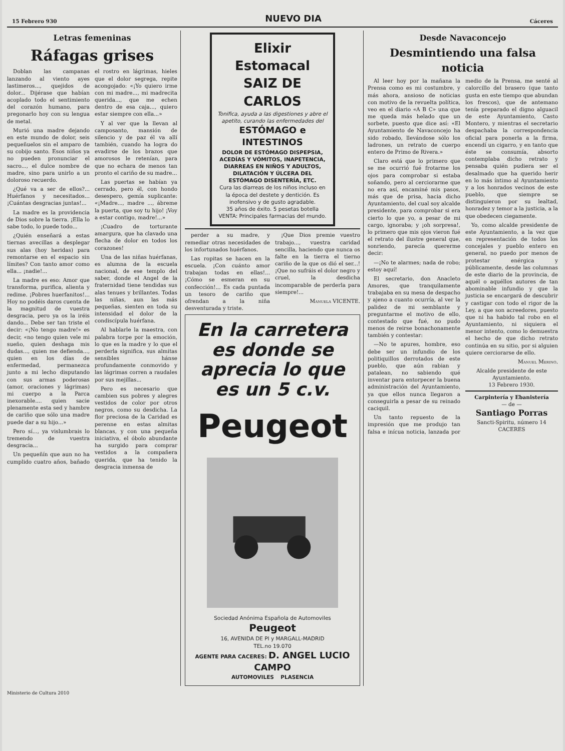15 Febrero 930 NUEVO DIA Cáceres
Letras femeninas
Ráfagas grises
Doblan las campanas lanzando al viento ayes lastimeros..., quejidos de dolor... Dijérase que habían acoplado todo el sentimiento del corazón humano, para pregonarlo hoy con su lengua de metal.
Murió una madre dejando en este mundo de dolor, seis pequeñuelos sin el amparo de su cobijo santo. Esos niños ya no pueden pronunciar el sacro..., el dulce nombre de madre, sino para unirlo a un doloroso recuerdo.
¿Qué va a ser de ellos?... Huérfanos y necesitados... ¡Cuántas desgracias juntas!...
La madre es la providencia de Dios sobre la tierra. ¡Ella lo sabe todo, lo puede todo...
¿Quién enseñará a estas tiernas avecillas a desplegar sus alas (hoy heridas) para remontarse en el espacio sin límites? Con tanto amor como ella... ¡nadie!...
La madre es eso: Amor que transforma, purifica, alienta y redime. ¡Pobres huerfanitos!... Hoy no podéis daros cuenta de la magnitud de vuestra desgracia, pero ya os la iréis dando... Debe ser tan triste el decir: «¡No tengo madre!» es decir, «no tengo quien vele mi sueño, quien deshaga mis dudas..., quien me defienda..., quien en los días de enfermedad, permanezca junto a mi lecho disputando con sus armas poderosas (amor, oraciones y lágrimas) mi cuerpo a la Parca inexorable.... quien sacie plenamente esta sed y hambre de cariño que sólo una madre puede dar a su hijo...»
Pero sí..., ya vislumbrais lo tremendo de vuestra desgracia...
Un pequeñín que aun no ha cumplido cuatro años, bañado el rostro en lágrimas, hieles que el dolor segrega, repite acongojado: «¡Yo quiero irme con mi madre..., mi madrecita querida..., que me echen dentro de esa caja..., quiero estar siempre con ella...»
Y al ver que la llevan al camposanto, mansión de silencio y de paz él va allí también, cuando ha logra do evadirse de los brazos que amorosos le retenían, para que no echara de menos tan pronto el cariño de su madre...
Las puertas se habían ya cerrado, pero él, con hondo desespero, gemía suplicante: «¡Madre..., madre ..., ábreme la puerta, que soy tu hijo! ¡Voy a estar contigo, madre!...»
¡Cuadro de torturante amargura, que ha clavado una flecha de dolor en todos los corazones!
Una de las niñas huérfanas, es alumna de la escuela nacional, de ese templo del saber, donde el Angel de la fraternidad tiene tendidas sus alas tenues y brillantes. Todas las niñas, aun las más pequeñas, sienten en toda su intensidad el dolor de la condiscípula huérfana.
Al hablarle la maestra, con palabra torpe por la emoción, lo que es la madre y lo que el perderla significa, sus almitas sensibles hánse profundamente conmovido y las lágrimas corren a raudales por sus mejillas...
Pero es necesario que cambien sus pobres y alegres vestidos de color por otros negros, como su desdicha. La flor preciosa de la Caridad es perenne en estas almitas blancas, y con una pequeña iniciativa, el óbolo abundante ha surgido para comprar vestidos a la compañera querida, que ha tenido la desgracia inmensa de
Elixir Estomacal
SAIZ DE CARLOS
Tonifica, ayuda a las digestiones y abre el apetito, curando las enfermedades del
ESTÓMAGO e INTESTINOS
DOLOR DE ESTÓMAGO DISPEPSIA, ACEDÍAS Y VÓMITOS, INAPETENCIA, DIARREAS EN NIÑOS Y ADULTOS, DILATACIÓN Y ÚLCERA DEL ESTÓMAGO DISENTERÍA, ETC.
Cura las diarreas de los niños incluso en la época del destete y dentición. Es inofensivo y de gusto agradable.
35 años de éxito. 5 pesetas botella
VENTA: Principales farmacias del mundo.
perder a su madre, y remediar otras necesidades de los infortunados huérfanos.
Las ropitas se hacen en la escuela. ¡Con cuánto amor trabajan todas en ellas!... ¡Cómo se esmeran en su confección!... Es cada puntada un tesoro de cariño que ofrendan a la niña desventurada y triste.
¡Que Dios premie vuestro trabajo..., vuestra caridad sencilla, haciendo que nunca os falte en la tierra el tierno cariño de la que os dió el ser...! ¡Que no sufráis el dolor negro y cruel, la desdicha incomparable de perderla para siempre!...
Manuela VICENTE.
En la carretera es donde se aprecia lo que es un 5 c.v.
Peugeot
Sociedad Anónima Española de Automoviles
Peugeot
16, AVENIDA DE PI y MARGALL-MADRID
TEL.no 19.070
AGENTE PARA CACERES: D. ANGEL LUCIO CAMPO
AUTOMOVILES PLASENCIA
Desde Navaconcejo
Desmintiendo una falsa noticia
Al leer hoy por la mañana la Prensa como es mi costumbre, y más ahora, ansioso de noticias con motivo de la revuelta política, veo en el diario «A B C» una que me queda más helado que un sorbete, puesto que dice así: «El Ayuntamiento de Navaconcejo ha sido robado, llevándose sólo los ladrones, un retrato de cuerpo entero de Primo de Rivera.»
Claro está que lo primero que se me ocurrió fué frotarme los ojos para comprobar si estaba soñando, pero al cerciorarme que no era así, encaminé mis pasos, más que de prisa, hacia dicho Ayuntamiento, del cual soy alcalde presidente, para comprobar si era cierto lo que yo, a pesar de mi cargo, ignoraba; y ¡oh sorpresa!, lo primero que mis ojos vieron fué el retrato del ilustre general que, sonriendo, parecía quererme decir:
—¡No te alarmes; nada de robo; estoy aquí!
El secretario, don Anacleto Amores, que tranquilamente trabajaba en su mesa de despacho y ajeno a cuanto ocurría, al ver la palidez de mi semblante y preguntarme el motivo de ello, contestado que fué, no pudo menos de reirse bonachonamente también y contestar:
—No te apures, hombre, eso debe ser un infundio de los politiquillos derrotados de este pueblo, que aún rabian y patalean, no sabiendo qué inventar para entorpecer la buena administración del Ayuntamiento, ya que ellos nunca llegaron a conseguirla a pesar de su reinado caciquil.
Un tanto repuesto de la impresión que me produjo tan falsa e inícua noticia, lanzada por medio de la Prensa, me senté al calorcillo del brasero (que tanto gusta en este tiempo que abundan los frescos), que de antemano tenía preparado el digno alguacil de este Ayuntamiento, Casto Montero, y mientras el secretario despachaba la correspondencia oficial para ponerla a la firma, encendí un cigarro, y en tanto que éste se consumía, absorto contemplaba dicho retrato y pensaba quién pudiera ser el desalmado que ha querido herir en lo más íntimo al Ayuntamiento y a los honrados vecinos de este pueblo, que siempre se distinguieron por su lealtad, honradez y temor a la justicia, a la que obedecen ciegamente.
Yo, como alcalde presidente de este Ayuntamiento, a la vez que en representación de todos los concejales y pueblo entero en general, no puedo por menos de protestar enérgica y públicamente, desde las columnas de este diario de la provincia, de aquél o aquéllos autores de tan abominable infundio y que la justicia se encargará de descubrir y castigar con todo el rigor de la Ley, a que son acreedores, puesto que ni ha habido tal robo en el Ayuntamiento, ni siquiera el menor intento, como lo demuestra el hecho de que dicho retrato continúa en su sitio, por si alguien quiere cerciorarse de ello.
Manuel Merino.
Alcalde presidente de este Ayuntamiento.
13 Febrero 1930.
Carpintería y Ebanistería
— de —
Santiago Porras
Sancti-Spiritu, número 14
CACERES
Ministerio de Cultura 2010